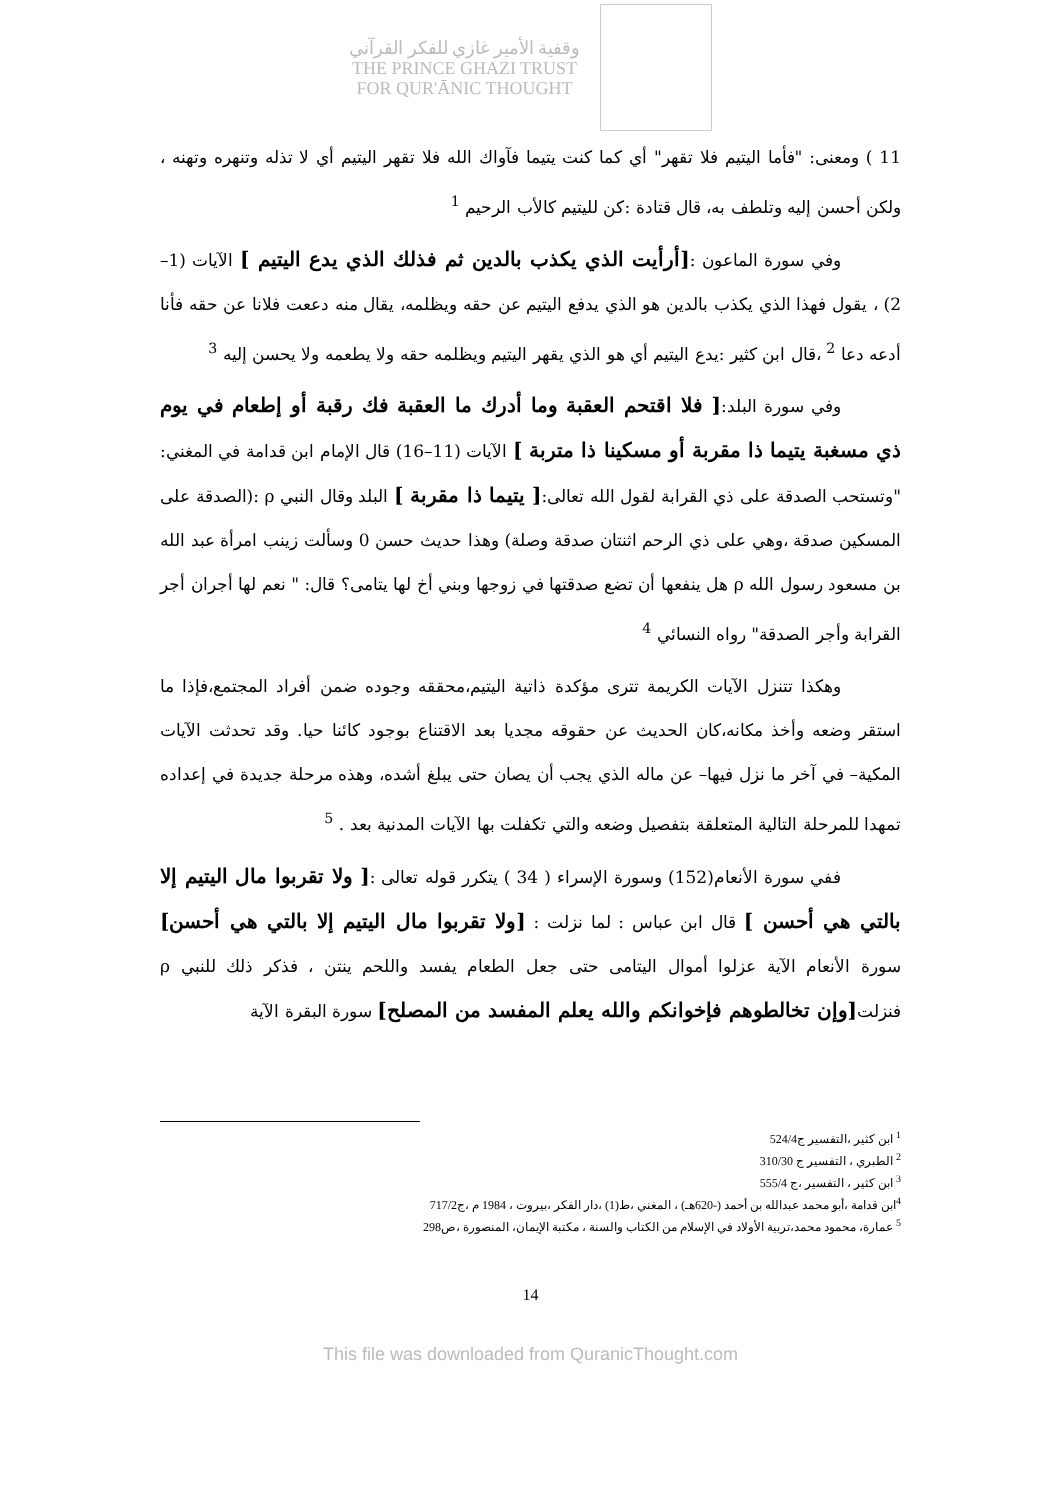وقفية الأمير غازي للفكر القرآني
THE PRINCE GHAZI TRUST
FOR QUR'ĀNIC THOUGHT
11 ) ومعنى: "فأما اليتيم فلا تقهر" أي كما كنت يتيما فآواك الله فلا تقهر اليتيم أي لا تذله وتنهره وتهنه ، ولكن أحسن إليه وتلطف به، قال قتادة :كن لليتيم كالأب الرحيم <sup>1</sup>
وفي سورة الماعون :[أرأيت الذي يكذب بالدين ثم فذلك الذي يدع اليتيم ] الآيات (1–2) ، يقول فهذا الذي يكذب بالدين هو الذي يدفع اليتيم عن حقه ويظلمه، يقال منه دععت فلانا عن حقه فأنا أدعه دعا <sup>2</sup> ،قال ابن كثير :يدع اليتيم أي هو الذي يقهر اليتيم ويظلمه حقه ولا يطعمه ولا يحسن إليه <sup>3</sup>
وفي سورة البلد:[ فلا اقتحم العقبة وما أدرك ما العقبة فك رقبة أو إطعام في يوم ذي مسغبة يتيما ذا مقربة أو مسكينا ذا متربة ] الآيات (11–16) قال الإمام ابن قدامة في المغني: "وتستحب الصدقة على ذي القرابة لقول الله تعالى:[ يتيما ذا مقربة ] البلد وقال النبي ρ :(الصدقة على المسكين صدقة ،وهي على ذي الرحم اثنتان صدقة وصلة) وهذا حديث حسن 0 وسألت زينب امرأة عبد الله بن مسعود رسول الله ρ هل ينفعها أن تضع صدقتها في زوجها وبني أخ لها يتامى؟ قال: " نعم لها أجران أجر القرابة وأجر الصدقة" رواه النسائي <sup>4</sup>
وهكذا تتنزل الآيات الكريمة تترى مؤكدة ذاتية اليتيم،محققه وجوده ضمن أفراد المجتمع،فإذا ما استقر وضعه وأخذ مكانه،كان الحديث عن حقوقه مجديا بعد الاقتناع بوجود كائنا حيا. وقد تحدثت الآيات المكية– في آخر ما نزل فيها– عن ماله الذي يجب أن يصان حتى يبلغ أشده، وهذه مرحلة جديدة في إعداده تمهدا للمرحلة التالية المتعلقة بتفصيل وضعه والتي تكفلت بها الآيات المدنية بعد . <sup>5</sup>
ففي سورة الأنعام(152) وسورة الإسراء ( 34 ) يتكرر قوله تعالى :[ ولا تقربوا مال اليتيم إلا بالتي هي أحسن ] قال ابن عباس : لما نزلت : [ولا تقربوا مال اليتيم إلا بالتي هي أحسن] سورة الأنعام الآية عزلوا أموال اليتامى حتى جعل الطعام يفسد واللحم ينتن ، فذكر ذلك للنبي ρ فنزلت[وإن تخالطوهم فإخوانكم والله يعلم المفسد من المصلح] سورة البقرة الآية
<sup>1</sup> ابن كثير ،التفسير ج524/4
<sup>2</sup> الطبري ، التفسير ج 310/30
<sup>3</sup> ابن كثير ، التفسير ،ج 555/4
<sup>4</sup> ابن قدامة ،أبو محمد عبدالله بن أحمد (-620هـ) ، المغني ،ط(1) ،دار الفكر ،بيروت ، 1984 م ،ج717/2
<sup>5</sup> عمارة، محمود محمد،تربية الأولاد في الإسلام من الكتاب والسنة ، مكتبة الإيمان، المنصورة ،ص298
14
This file was downloaded from QuranicThought.com